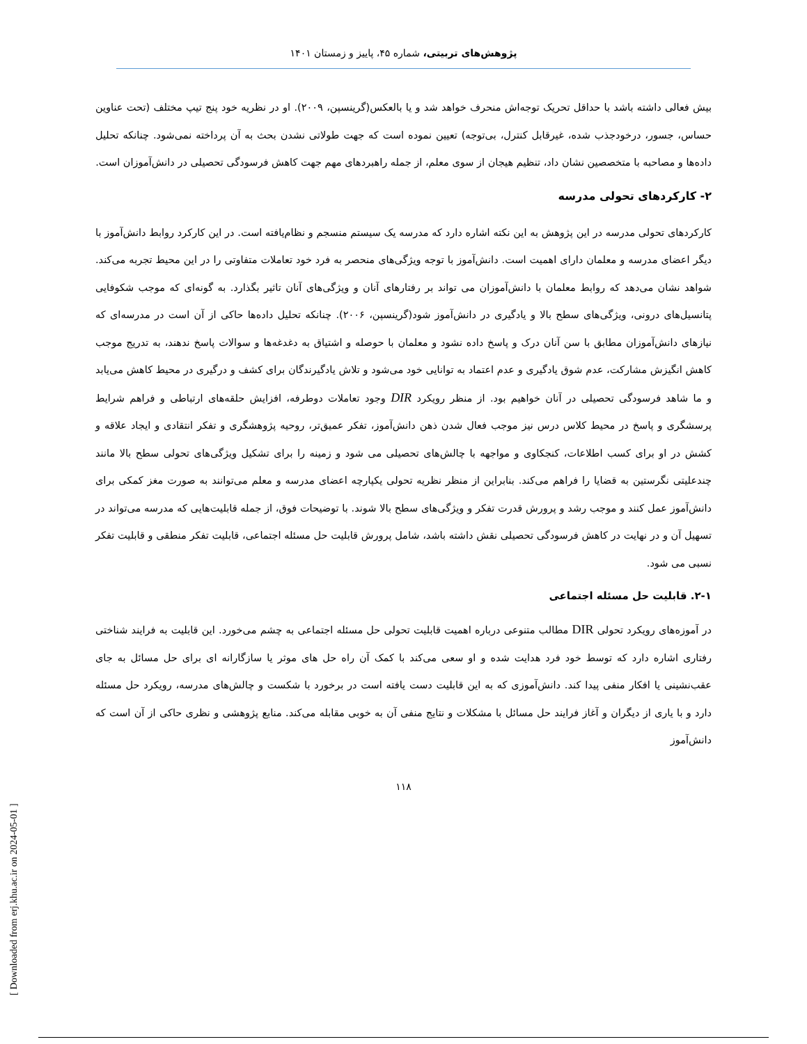پژوهش‌های تربیتی، شماره ۴۵، پاییز و زمستان ۱۴۰۱
بیش فعالی داشته باشد با حداقل تحریک توجه‌اش منحرف خواهد شد و یا بالعکس(گرینسپن، ۲۰۰۹). او در نظریه خود پنج تیپ مختلف (تحت عناوین حساس، جسور، درخودجذب شده، غیرقابل کنترل، بی‌توجه) تعیین نموده است که جهت طولاتی نشدن بحث به آن پرداخته نمی‌شود. چنانکه تحلیل داده‌ها و مصاحبه با متخصصین نشان داد، تنظیم هیجان از سوی معلم، از جمله راهبردهای مهم جهت کاهش فرسودگی تحصیلی در دانش‌آموزان است.
۲- کارکردهای تحولی مدرسه
کارکردهای تحولی مدرسه در این پژوهش به این نکته اشاره دارد که مدرسه یک سیستم منسجم و نظام‌یافته است. در این کارکرد روابط دانش‌آموز با دیگر اعضای مدرسه و معلمان دارای اهمیت است. دانش‌آموز با توجه ویژگی‌های منحصر به فرد خود تعاملات متفاوتی را در این محیط تجربه می‌کند. شواهد نشان می‌دهد که روابط معلمان با دانش‌آموزان می تواند بر رفتارهای آنان و ویژگی‌های آنان تاثیر بگذارد. به گونه‌ای که موجب شکوفایی پتانسیل‌های درونی، ویژگی‌های سطح بالا و یادگیری در دانش‌آموز شود(گرینسپن، ۲۰۰۶). چنانکه تحلیل داده‌ها حاکی از آن است در مدرسه‌ای که نیازهای دانش‌آموزان مطابق با سن آنان درک و پاسخ داده نشود و معلمان با حوصله و اشتیاق به دغدغه‌ها و سوالات پاسخ ندهند، به تدریج موجب کاهش انگیزش مشارکت، عدم شوق یادگیری و عدم اعتماد به توانایی خود می‌شود و تلاش یادگیرندگان برای کشف و درگیری در محیط کاهش می‌یابد و ما شاهد فرسودگی تحصیلی در آنان خواهیم بود. از منظر رویکرد DIR وجود تعاملات دوطرفه، افزایش حلقه‌های ارتباطی و فراهم شرایط پرسشگری و پاسخ در محیط کلاس درس نیز موجب فعال شدن ذهن دانش‌آموز، تفکر عمیق‌تر، روحیه پژوهشگری و تفکر انتقادی و ایجاد علاقه و کشش در او برای کسب اطلاعات، کنجکاوی و مواجهه با چالش‌های تحصیلی می شود و زمینه را برای تشکیل ویژگی‌های تحولی سطح بالا مانند چندعلیتی نگرستین به قضایا را فراهم می‌کند. بنابراین از منظر نظریه تحولی یکپارچه اعضای مدرسه و معلم می‌توانند به صورت مغز کمکی برای دانش‌آموز عمل کنند و موجب رشد و پرورش قدرت تفکر و ویژگی‌های سطح بالا شوند. با توضیحات فوق، از جمله قابلیت‌هایی که مدرسه می‌تواند در تسهیل آن و در نهایت در کاهش فرسودگی تحصیلی نقش داشته باشد، شامل پرورش قابلیت حل مسئله اجتماعی، قابلیت تفکر منطقی و قابلیت تفکر نسبی می شود.
۲-۱. قابلیت حل مسئله اجتماعی
در آموزه‌های رویکرد تحولی DIR مطالب متنوعی درباره اهمیت قابلیت تحولی حل مسئله اجتماعی به چشم می‌خورد. این قابلیت به فرایند شناختی رفتاری اشاره دارد که توسط خود فرد هدایت شده و او سعی می‌کند با کمک آن راه حل های موثر یا سازگارانه ای برای حل مسائل به جای عقب‌نشینی یا افکار منفی پیدا کند. دانش‌آموزی که به این قابلیت دست یافته است در برخورد با شکست و چالش‌های مدرسه، رویکرد حل مسئله دارد و با یاری از دیگران و آغاز فرایند حل مسائل با مشکلات و نتایج منفی آن به خوبی مقابله می‌کند. منابع پژوهشی و نظری حاکی از آن است که دانش‌آموز
۱۱۸
[ Downloaded from erj.khu.ac.ir on 2024-05-01 ]